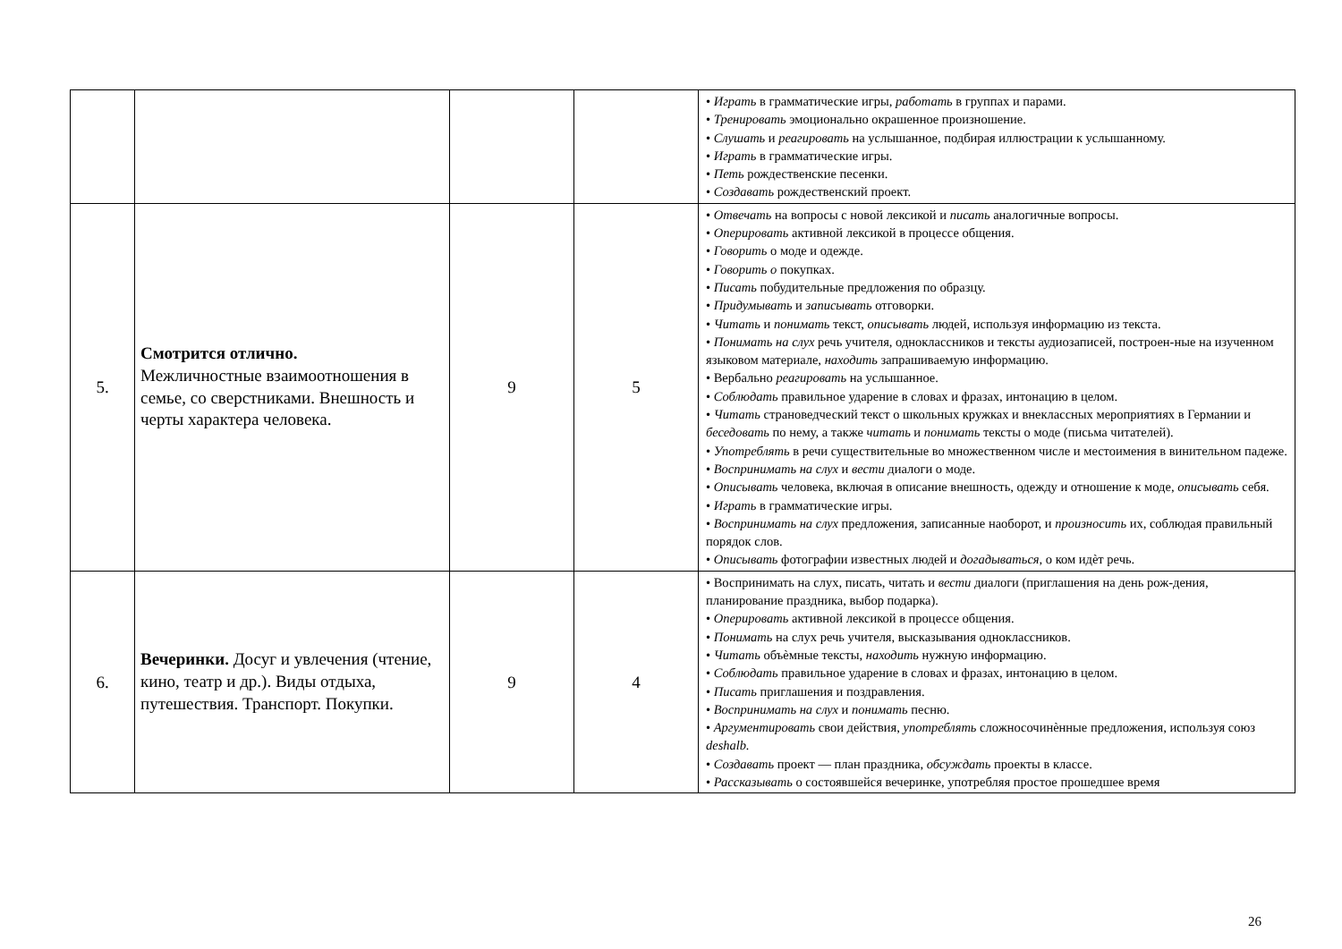| | | | | • Играть в грамматические игры, работать в группах и парами. • Тренировать эмоционально окрашенное произношение. • Слушать и реагировать на услышанное, подбирая иллюстрации к услышанному. • Играть в грамматические игры. • Петь рождественские песенки. • Создавать рождественский проект. |
| 5. | Смотрится отлично. Межличностные взаимоотношения в семье, со сверстниками. Внешность и черты характера человека. | 9 | 5 | • Отвечать на вопросы с новой лексикой и писать аналогичные вопросы. • Оперировать активной лексикой в процессе общения. • Говорить о моде и одежде. • Говорить о покупках. • Писать побудительные предложения по образцу. • Придумывать и записывать отговорки. • Читать и понимать текст, описывать людей, используя информацию из текста. • Понимать на слух речь учителя, одноклассников и тексты аудиозаписей, построен-ные на изученном языковом материале, находить запрашиваемую информацию. • Вербально реагировать на услышанное. • Соблюдать правильное ударение в словах и фразах, интонацию в целом. • Читать страноведческий текст о школьных кружках и внеклассных мероприятиях в Германии и беседовать по нему, а также читать и понимать тексты о моде (письма читателей). • Употреблять в речи существительные во множественном числе и местоимения в винительном падеже. • Воспринимать на слух и вести диалоги о моде. • Описывать человека, включая в описание внешность, одежду и отношение к моде, описывать себя. • Играть в грамматические игры. • Воспринимать на слух предложения, записанные наоборот, и произносить их, соблюдая правильный порядок слов. • Описывать фотографии известных людей и догадываться, о ком идѐт речь. |
| 6. | Вечеринки. Досуг и увлечения (чтение, кино, театр и др.). Виды отдыха, путешествия. Транспорт. Покупки. | 9 | 4 | • Воспринимать на слух, писать, читать и вести диалоги (приглашения на день рож-дения, планирование праздника, выбор подарка). • Оперировать активной лексикой в процессе общения. • Понимать на слух речь учителя, высказывания одноклассников. • Читать объѐмные тексты, находить нужную информацию. • Соблюдать правильное ударение в словах и фразах, интонацию в целом. • Писать приглашения и поздравления. • Воспринимать на слух и понимать песню. • Аргументировать свои действия, употреблять сложносочинѐнные предложения, используя союз deshalb. • Создавать проект — план праздника, обсуждать проекты в классе. • Рассказывать о состоявшейся вечеринке, употребляя простое прошедшее время |
26